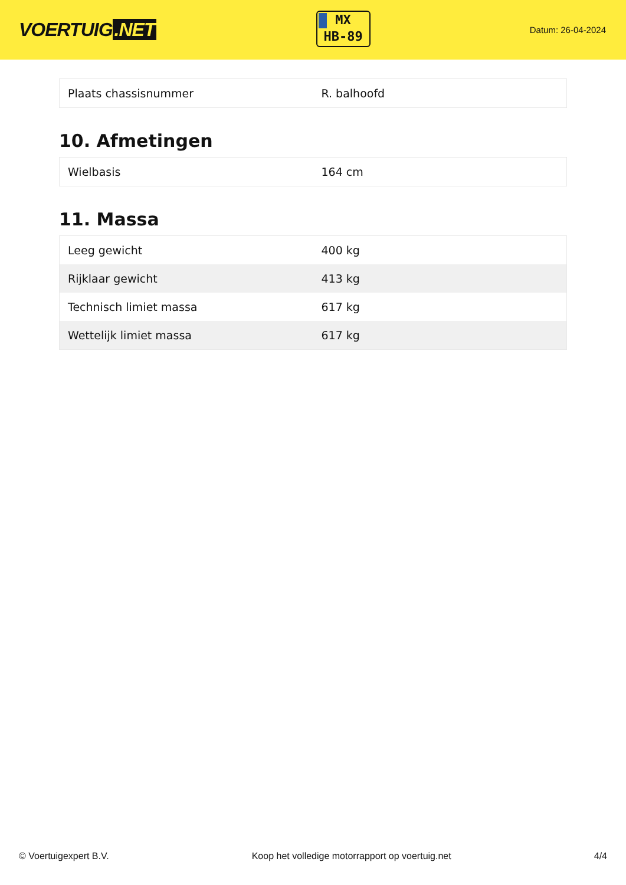VOERTUIG.NET
MX
HB-89
Datum: 26-04-2024
| Plaats chassisnummer | R. balhoofd |
10. Afmetingen
| Wielbasis | 164 cm |
11. Massa
| Leeg gewicht | 400 kg |
| Rijklaar gewicht | 413 kg |
| Technisch limiet massa | 617 kg |
| Wettelijk limiet massa | 617 kg |
© Voertuigexpert B.V. Koop het volledige motorrapport op voertuig.net 4/4